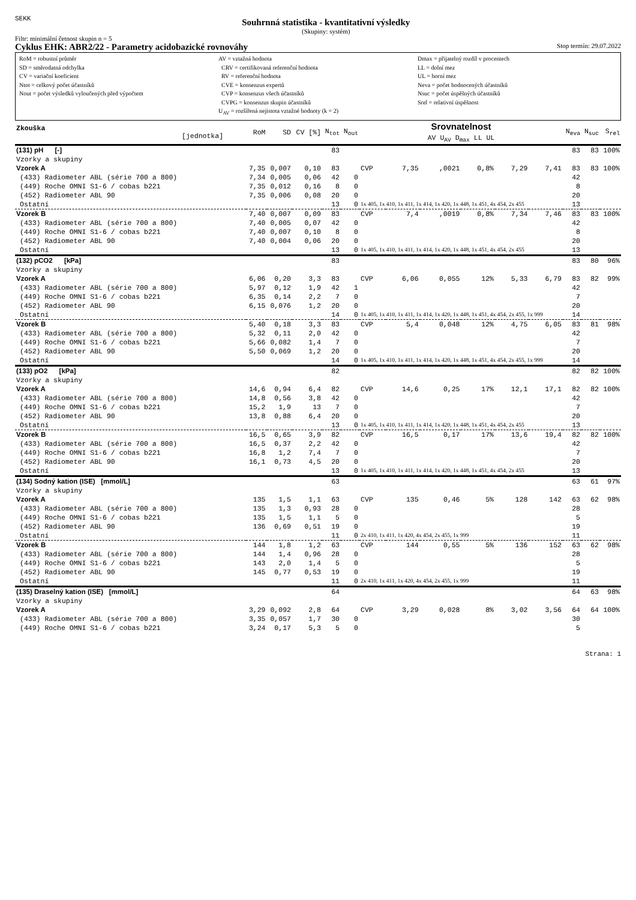SEKK
Souhrnná statistika - kvantitativní výsledky
(Skupiny: systém)
Filtr: minimální četnost skupin n = 5
Cyklus EHK: ABR2/22 - Parametry acidobazické rovnováhy Stop termín: 29.07.2022
RoM = robustní průměr
SD = směrodatná odchylka
CV = variační koeficient
Ntot = celkový počet účastníků
Nout = počet výsledků vyloučených před výpočtem
AV = vztažná hodnota
CRV = certifikovaná referenční hodnota
RV = referenční hodnota
CVE = konsenzus expertů
CVP = konsenzus všech účastníků
CVPG = konsenzus skupin účastníků
U<sub>AV</sub> = rozšířená nejistota vztažné hodnoty (k = 2)
Dmax = přijatelný rozdíl v procentech
LL = dolní mez
UL = horní mez
Neva = počet hodnocených účastníků
Nsuc = počet úspěšných účastníků
Srel = relativní úspěšnost
| Zkouška [jednotka] | RoM | SD | CV [%] | N<sub>tot</sub> | N<sub>out</sub> | Srovnatelnost AV U<sub>AV</sub> D<sub>max</sub> LL UL | | | | | | N<sub>eva</sub> | N<sub>suc</sub> | S<sub>rel</sub> |
| --- | --- | --- | --- | --- | --- | --- | --- | --- | --- | --- | --- | --- | --- | --- |
| (131) pH [-] | | | | 83 | | | | | | | | 83 | 83 | 100% |
| Vzorky a skupiny | | | | | | | | | | | | | | |
| Vzorek A | 7,35 | 0,007 | 0,10 | 83 | | CVP | 7,35 | ,0021 | 0,8% | 7,29 | 7,41 | 83 | 83 | 100% |
| (433) Radiometer ABL (série 700 a 800) | 7,34 | 0,005 | 0,06 | 42 | 0 | | | | | | | 42 | | |
| (449) Roche OMNI S1-6 / cobas b221 | 7,35 | 0,012 | 0,16 | 8 | 0 | | | | | | | 8 | | |
| (452) Radiometer ABL 90 | 7,35 | 0,006 | 0,08 | 20 | 0 | | | | | | | 20 | | |
| Ostatní | | | | 13 | 0 | 1x 405, 1x 410, 1x 411, 1x 414, 1x 420, 1x 448, 1x 451, 4x 454, 2x 455 | | | | | | 13 | | |
| Vzorek B | 7,40 | 0,007 | 0,09 | 83 | | CVP | 7,4 | ,0019 | 0,8% | 7,34 | 7,46 | 83 | 83 | 100% |
| (433) Radiometer ABL (série 700 a 800) | 7,40 | 0,005 | 0,07 | 42 | 0 | | | | | | | 42 | | |
| (449) Roche OMNI S1-6 / cobas b221 | 7,40 | 0,007 | 0,10 | 8 | 0 | | | | | | | 8 | | |
| (452) Radiometer ABL 90 | 7,40 | 0,004 | 0,06 | 20 | 0 | | | | | | | 20 | | |
| Ostatní | | | | 13 | 0 | 1x 405, 1x 410, 1x 411, 1x 414, 1x 420, 1x 448, 1x 451, 4x 454, 2x 455 | | | | | | 13 | | |
| (132) pCO2 [kPa] | | | | 83 | | | | | | | | 83 | 80 | 96% |
| Vzorky a skupiny | | | | | | | | | | | | | | |
| Vzorek A | 6,06 | 0,20 | 3,3 | 83 | | CVP | 6,06 | 0,055 | 12% | 5,33 | 6,79 | 83 | 82 | 99% |
| (433) Radiometer ABL (série 700 a 800) | 5,97 | 0,12 | 1,9 | 42 | 1 | | | | | | | 42 | | |
| (449) Roche OMNI S1-6 / cobas b221 | 6,35 | 0,14 | 2,2 | 7 | 0 | | | | | | | 7 | | |
| (452) Radiometer ABL 90 | 6,15 | 0,076 | 1,2 | 20 | 0 | | | | | | | 20 | | |
| Ostatní | | | | 14 | 0 | 1x 405, 1x 410, 1x 411, 1x 414, 1x 420, 1x 448, 1x 451, 4x 454, 2x 455, 1x 999 | | | | | | 14 | | |
| Vzorek B | 5,40 | 0,18 | 3,3 | 83 | | CVP | 5,4 | 0,048 | 12% | 4,75 | 6,05 | 83 | 81 | 98% |
| (433) Radiometer ABL (série 700 a 800) | 5,32 | 0,11 | 2,0 | 42 | 0 | | | | | | | 42 | | |
| (449) Roche OMNI S1-6 / cobas b221 | 5,66 | 0,082 | 1,4 | 7 | 0 | | | | | | | 7 | | |
| (452) Radiometer ABL 90 | 5,50 | 0,069 | 1,2 | 20 | 0 | | | | | | | 20 | | |
| Ostatní | | | | 14 | 0 | 1x 405, 1x 410, 1x 411, 1x 414, 1x 420, 1x 448, 1x 451, 4x 454, 2x 455, 1x 999 | | | | | | 14 | | |
| (133) pO2 [kPa] | | | | 82 | | | | | | | | 82 | 82 | 100% |
| Vzorky a skupiny | | | | | | | | | | | | | | |
| Vzorek A | 14,6 | 0,94 | 6,4 | 82 | | CVP | 14,6 | 0,25 | 17% | 12,1 | 17,1 | 82 | 82 | 100% |
| (433) Radiometer ABL (série 700 a 800) | 14,8 | 0,56 | 3,8 | 42 | 0 | | | | | | | 42 | | |
| (449) Roche OMNI S1-6 / cobas b221 | 15,2 | 1,9 | 13 | 7 | 0 | | | | | | | 7 | | |
| (452) Radiometer ABL 90 | 13,8 | 0,88 | 6,4 | 20 | 0 | | | | | | | 20 | | |
| Ostatní | | | | 13 | 0 | 1x 405, 1x 410, 1x 411, 1x 414, 1x 420, 1x 448, 1x 451, 4x 454, 2x 455 | | | | | | 13 | | |
| Vzorek B | 16,5 | 0,65 | 3,9 | 82 | | CVP | 16,5 | 0,17 | 17% | 13,6 | 19,4 | 82 | 82 | 100% |
| (433) Radiometer ABL (série 700 a 800) | 16,5 | 0,37 | 2,2 | 42 | 0 | | | | | | | 42 | | |
| (449) Roche OMNI S1-6 / cobas b221 | 16,8 | 1,2 | 7,4 | 7 | 0 | | | | | | | 7 | | |
| (452) Radiometer ABL 90 | 16,1 | 0,73 | 4,5 | 20 | 0 | | | | | | | 20 | | |
| Ostatní | | | | 13 | 0 | 1x 405, 1x 410, 1x 411, 1x 414, 1x 420, 1x 448, 1x 451, 4x 454, 2x 455 | | | | | | 13 | | |
| (134) Sodný kation (ISE) [mmol/L] | | | | 63 | | | | | | | | 63 | 61 | 97% |
| Vzorky a skupiny | | | | | | | | | | | | | | |
| Vzorek A | 135 | 1,5 | 1,1 | 63 | | CVP | 135 | 0,46 | 5% | 128 | 142 | 63 | 62 | 98% |
| (433) Radiometer ABL (série 700 a 800) | 135 | 1,3 | 0,93 | 28 | 0 | | | | | | | 28 | | |
| (449) Roche OMNI S1-6 / cobas b221 | 135 | 1,5 | 1,1 | 5 | 0 | | | | | | | 5 | | |
| (452) Radiometer ABL 90 | 136 | 0,69 | 0,51 | 19 | 0 | | | | | | | 19 | | |
| Ostatní | | | | 11 | 0 | 2x 410, 1x 411, 1x 420, 4x 454, 2x 455, 1x 999 | | | | | | 11 | | |
| Vzorek B | 144 | 1,8 | 1,2 | 63 | | CVP | 144 | 0,55 | 5% | 136 | 152 | 63 | 62 | 98% |
| (433) Radiometer ABL (série 700 a 800) | 144 | 1,4 | 0,96 | 28 | 0 | | | | | | | 28 | | |
| (449) Roche OMNI S1-6 / cobas b221 | 143 | 2,0 | 1,4 | 5 | 0 | | | | | | | 5 | | |
| (452) Radiometer ABL 90 | 145 | 0,77 | 0,53 | 19 | 0 | | | | | | | 19 | | |
| Ostatní | | | | 11 | 0 | 2x 410, 1x 411, 1x 420, 4x 454, 2x 455, 1x 999 | | | | | | 11 | | |
| (135) Draselný kation (ISE) [mmol/L] | | | | 64 | | | | | | | | 64 | 63 | 98% |
| Vzorky a skupiny | | | | | | | | | | | | | | |
| Vzorek A | 3,29 | 0,092 | 2,8 | 64 | | CVP | 3,29 | 0,028 | 8% | 3,02 | 3,56 | 64 | 64 | 100% |
| (433) Radiometer ABL (série 700 a 800) | 3,35 | 0,057 | 1,7 | 30 | 0 | | | | | | | 30 | | |
| (449) Roche OMNI S1-6 / cobas b221 | 3,24 | 0,17 | 5,3 | 5 | 0 | | | | | | | 5 | | |
Strana: 1